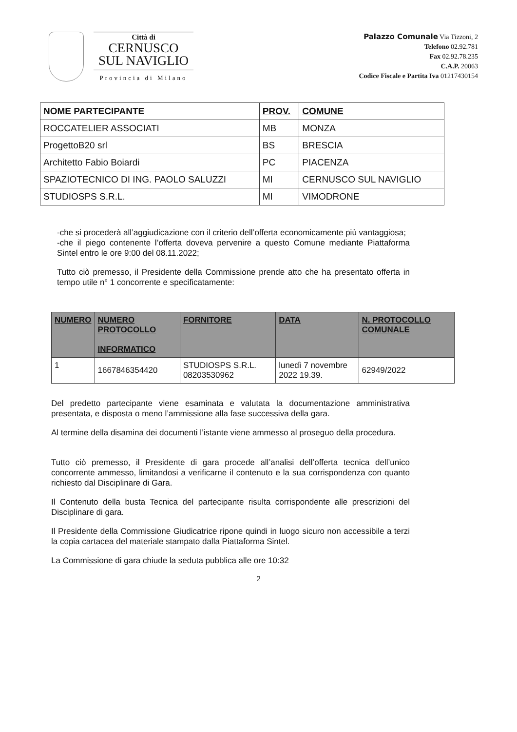Città di
CERNUSCO
SUL NAVIGLIO
Provincia di Milano
Palazzo Comunale Via Tizzoni, 2
Telefono 02.92.781
Fax 02.92.78.235
C.A.P. 20063
Codice Fiscale e Partita Iva 01217430154
| NOME PARTECIPANTE | PROV. | COMUNE |
| --- | --- | --- |
| ROCCATELIER ASSOCIATI | MB | MONZA |
| ProgettoB20 srl | BS | BRESCIA |
| Architetto Fabio Boiardi | PC | PIACENZA |
| SPAZIOTECNICO DI ING. PAOLO SALUZZI | MI | CERNUSCO SUL NAVIGLIO |
| STUDIOSPS S.R.L. | MI | VIMODRONE |
-che si procederà all’aggiudicazione con il criterio dell’offerta economicamente più vantaggiosa;
-che il piego contenente l’offerta doveva pervenire a questo Comune mediante Piattaforma Sintel entro le ore 9:00 del 08.11.2022;
Tutto ciò premesso, il Presidente della Commissione prende atto che ha presentato offerta in tempo utile n° 1 concorrente e specificatamente:
| NUMERO | NUMERO PROTOCOLLO INFORMATICO | FORNITORE | DATA | N. PROTOCOLLO COMUNALE |
| --- | --- | --- | --- | --- |
| 1 | 1667846354420 | STUDIOSPS S.R.L. 08203530962 | lunedì 7 novembre 2022 19.39. | 62949/2022 |
Del predetto partecipante viene esaminata e valutata la documentazione amministrativa presentata, e disposta o meno l’ammissione alla fase successiva della gara.
Al termine della disamina dei documenti l’istante viene ammesso al proseguo della procedura.
Tutto ciò premesso, il Presidente di gara procede all’analisi dell’offerta tecnica dell’unico concorrente ammesso, limitandosi a verificarne il contenuto e la sua corrispondenza con quanto richiesto dal Disciplinare di Gara.
Il Contenuto della busta Tecnica del partecipante risulta corrispondente alle prescrizioni del Disciplinare di gara.
Il Presidente della Commissione Giudicatrice ripone quindi in luogo sicuro non accessibile a terzi la copia cartacea del materiale stampato dalla Piattaforma Sintel.
La Commissione di gara chiude la seduta pubblica alle ore 10:32
2